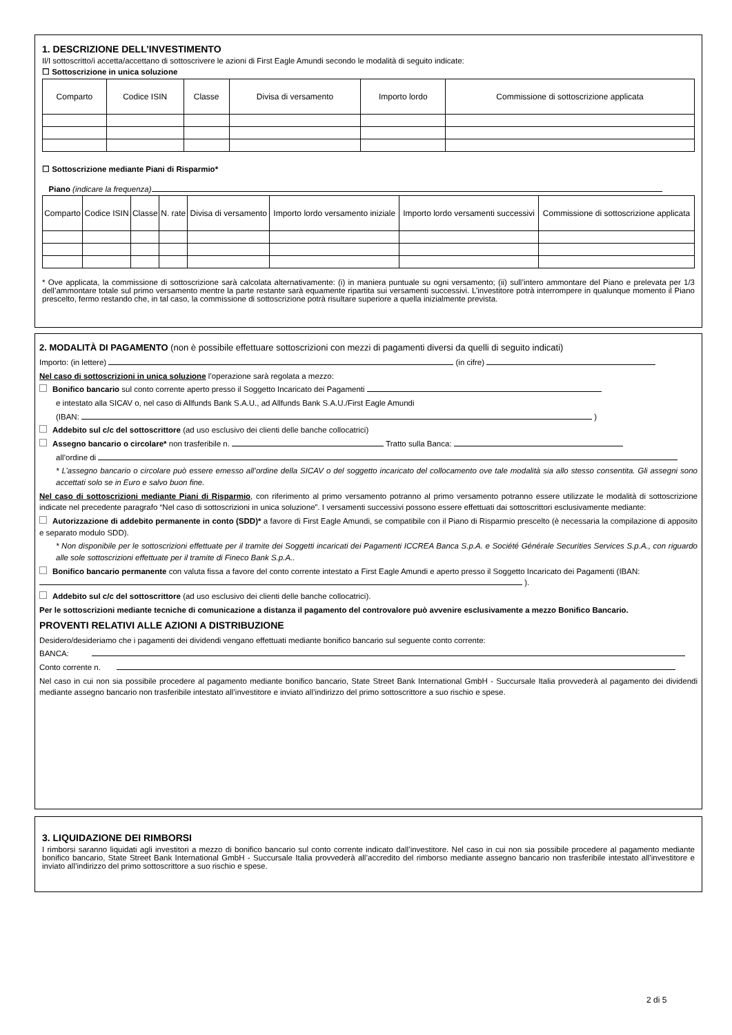1. DESCRIZIONE DELL’INVESTIMENTO
Il/I sottoscritto/i accetta/accettano di sottoscrivere le azioni di First Eagle Amundi secondo le modalità di seguito indicate:
☐ Sottoscrizione in unica soluzione
| Comparto | Codice ISIN | Classe | Divisa di versamento | Importo lordo | Commissione di sottoscrizione applicata |
| --- | --- | --- | --- | --- | --- |
☐ Sottoscrizione mediante Piani di Risparmio*
Piano (indicare la frequenza)
| Comparto | Codice ISIN | Classe | N. rate | Divisa di versamento | Importo lordo versamento iniziale | Importo lordo versamenti successivi | Commissione di sottoscrizione applicata |
| --- | --- | --- | --- | --- | --- | --- | --- |
* Ove applicata, la commissione di sottoscrizione sarà calcolata alternativamente: (i) in maniera puntuale su ogni versamento; (ii) sull’intero ammontare del Piano e prelevata per 1/3 dell’ammontare totale sul primo versamento mentre la parte restante sarà equamente ripartita sui versamenti successivi. L’investitore potrà interrompere in qualunque momento il Piano prescelto, fermo restando che, in tal caso, la commissione di sottoscrizione potrà risultare superiore a quella inizialmente prevista.
2. MODALITÀ DI PAGAMENTO (non è possibile effettuare sottoscrizioni con mezzi di pagamenti diversi da quelli di seguito indicati)
Importo: (in lettere) (in cifre)
Nel caso di sottoscrizioni in unica soluzione l’operazione sarà regolata a mezzo:
Bonifico bancario sul conto corrente aperto presso il Soggetto Incaricato dei Pagamenti
e intestato alla SICAV o, nel caso di Allfunds Bank S.A.U., ad Allfunds Bank S.A.U./First Eagle Amundi
(IBAN: )
Addebito sul c/c del sottoscrittore (ad uso esclusivo dei clienti delle banche collocatrici)
Assegno bancario o circolare* non trasferibile n. Tratto sulla Banca:
all’ordine di
* L’assegno bancario o circolare può essere emesso all’ordine della SICAV o del soggetto incaricato del collocamento ove tale modalità sia allo stesso consentita. Gli assegni sono accettati solo se in Euro e salvo buon fine.
Nel caso di sottoscrizioni mediante Piani di Risparmio, con riferimento al primo versamento potranno al primo versamento potranno essere utilizzate le modalità di sottoscrizione indicate nel precedente paragrafo “Nel caso di sottoscrizioni in unica soluzione”. I versamenti successivi possono essere effettuati dai sottoscrittori esclusivamente mediante:
Autorizzazione di addebito permanente in conto (SDD)* a favore di First Eagle Amundi, se compatibile con il Piano di Risparmio prescelto (è necessaria la compilazione di apposito e separato modulo SDD).
* Non disponibile per le sottoscrizioni effettuate per il tramite dei Soggetti incaricati dei Pagamenti ICCREA Banca S.p.A. e Société Générale Securities Services S.p.A., con riguardo alle sole sottoscrizioni effettuate per il tramite di Fineco Bank S.p.A..
Bonifico bancario permanente con valuta fissa a favore del conto corrente intestato a First Eagle Amundi e aperto presso il Soggetto Incaricato dei Pagamenti (IBAN: ).
Addebito sul c/c del sottoscrittore (ad uso esclusivo dei clienti delle banche collocatrici).
Per le sottoscrizioni mediante tecniche di comunicazione a distanza il pagamento del controvalore può avvenire esclusivamente a mezzo Bonifico Bancario.
PROVENTI RELATIVI ALLE AZIONI A DISTRIBUZIONE
Desidero/desideriamo che i pagamenti dei dividendi vengano effettuati mediante bonifico bancario sul seguente conto corrente:
BANCA:
Conto corrente n.
Nel caso in cui non sia possibile procedere al pagamento mediante bonifico bancario, State Street Bank International GmbH - Succursale Italia provvederà al pagamento dei dividendi mediante assegno bancario non trasferibile intestato all’investitore e inviato all’indirizzo del primo sottoscrittore a suo rischio e spese.
3. LIQUIDAZIONE DEI RIMBORSI
I rimborsi saranno liquidati agli investitori a mezzo di bonifico bancario sul conto corrente indicato dall’investitore. Nel caso in cui non sia possibile procedere al pagamento mediante bonifico bancario, State Street Bank International GmbH - Succursale Italia provvederà all’accredito del rimborso mediante assegno bancario non trasferibile intestato all’investitore e inviato all’indirizzo del primo sottoscrittore a suo rischio e spese.
2 di 5